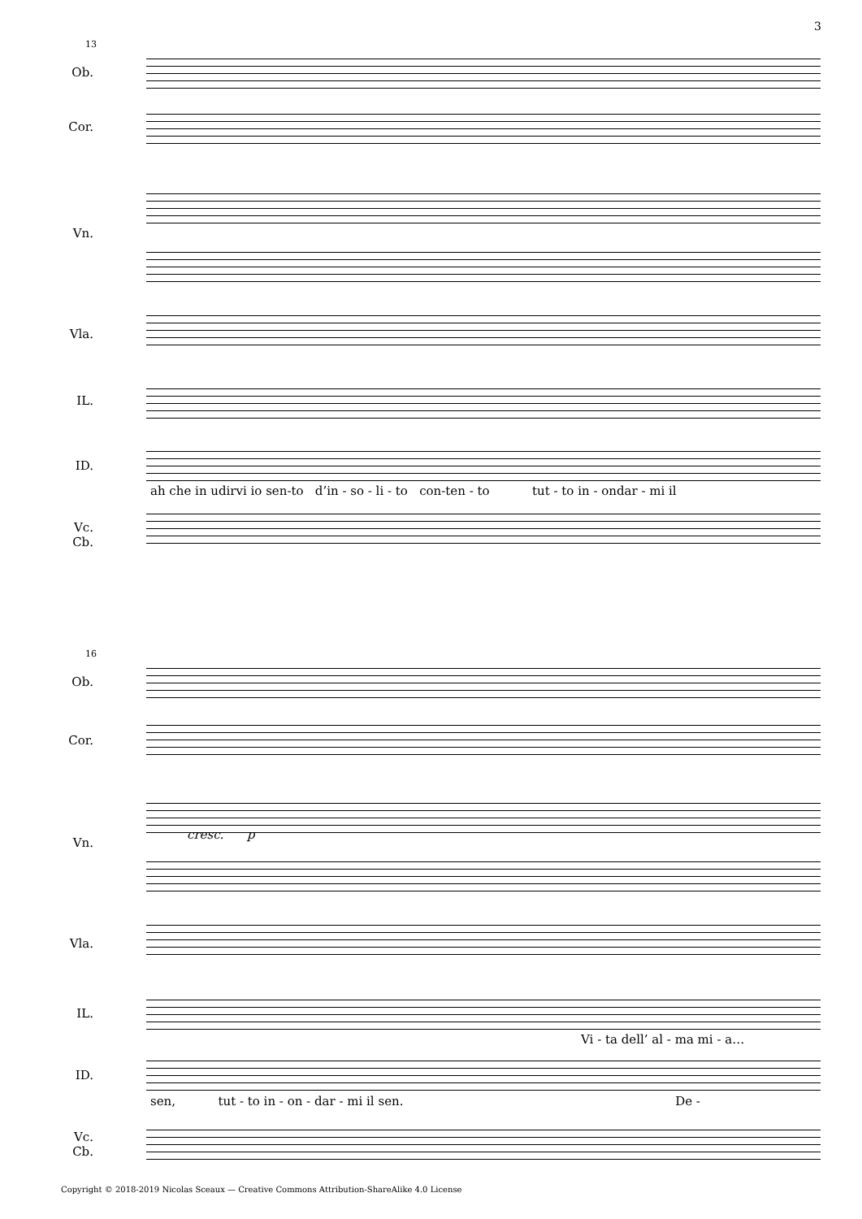3
13
Ob.
Cor.
Vn.
Vla.
IL.
ID.
Vc.
Cb.
ah che in udirvi io sen-to d’in - so - li - to con-ten - to tut - to in - ondar - mi il
16
Ob.
Cor.
Vn.
Vla.
IL.
ID.
Vc.
Cb.
cresc. p
Vi - ta dell’ al - ma mi - a…
sen, tut - to in - on - dar - mi il sen. De -
Copyright © 2018-2019 Nicolas Sceaux — Creative Commons Attribution-ShareAlike 4.0 License